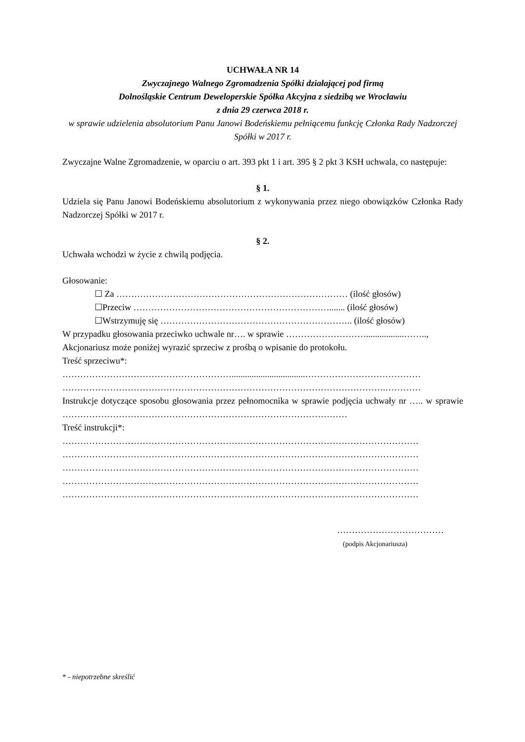UCHWAŁA NR 14
Zwyczajnego Walnego Zgromadzenia Spółki działającej pod firmą
Dolnośląskie Centrum Deweloperskie Spółka Akcyjna z siedzibą we Wrocławiu
z dnia 29 czerwca 2018 r.
w sprawie udzielenia absolutorium Panu Janowi Bodeńskiemu pełniącemu funkcję Członka Rady Nadzorczej Spółki w 2017 r.
Zwyczajne Walne Zgromadzenie, w oparciu o art. 393 pkt 1 i art. 395 § 2 pkt 3 KSH uchwala, co następuje:
§ 1.
Udziela się Panu Janowi Bodeńskiemu absolutorium z wykonywania przez niego obowiązków Członka Rady Nadzorczej Spółki w 2017 r.
§ 2.
Uchwała wchodzi w życie z chwilą podjęcia.
Głosowanie:
☐ Za …………………………………………………………………… (ilość głosów)
☐Przeciw …………………………………………………………....... (ilość głosów)
☐Wstrzymuję się ……………………………………………………….. (ilość głosów)
W przypadku głosowania przeciwko uchwale nr…. w sprawie ……………………….................……..,
Akcjonariusz może poniżej wyrazić sprzeciw z prośbą o wpisanie do protokołu.
Treść sprzeciwu*:
………………………………………………….................................…………………………………
……………………………………………………………………………………………….…………
Instrukcje dotyczące sposobu głosowania przez pełnomocnika w sprawie podjęcia uchwały nr ….. w sprawie ……………………………………………………………………………………
Treść instrukcji*:
…………………………………………………………………………………………………………
…………………………………………………………………………………………………………
…………………………………………………………………………………………………………
…………………………………………………………………………………………………………
…………………………………………………………………………………………………………
………………………………
(podpis Akcjonariusza)
* - niepotrzebne skreślić